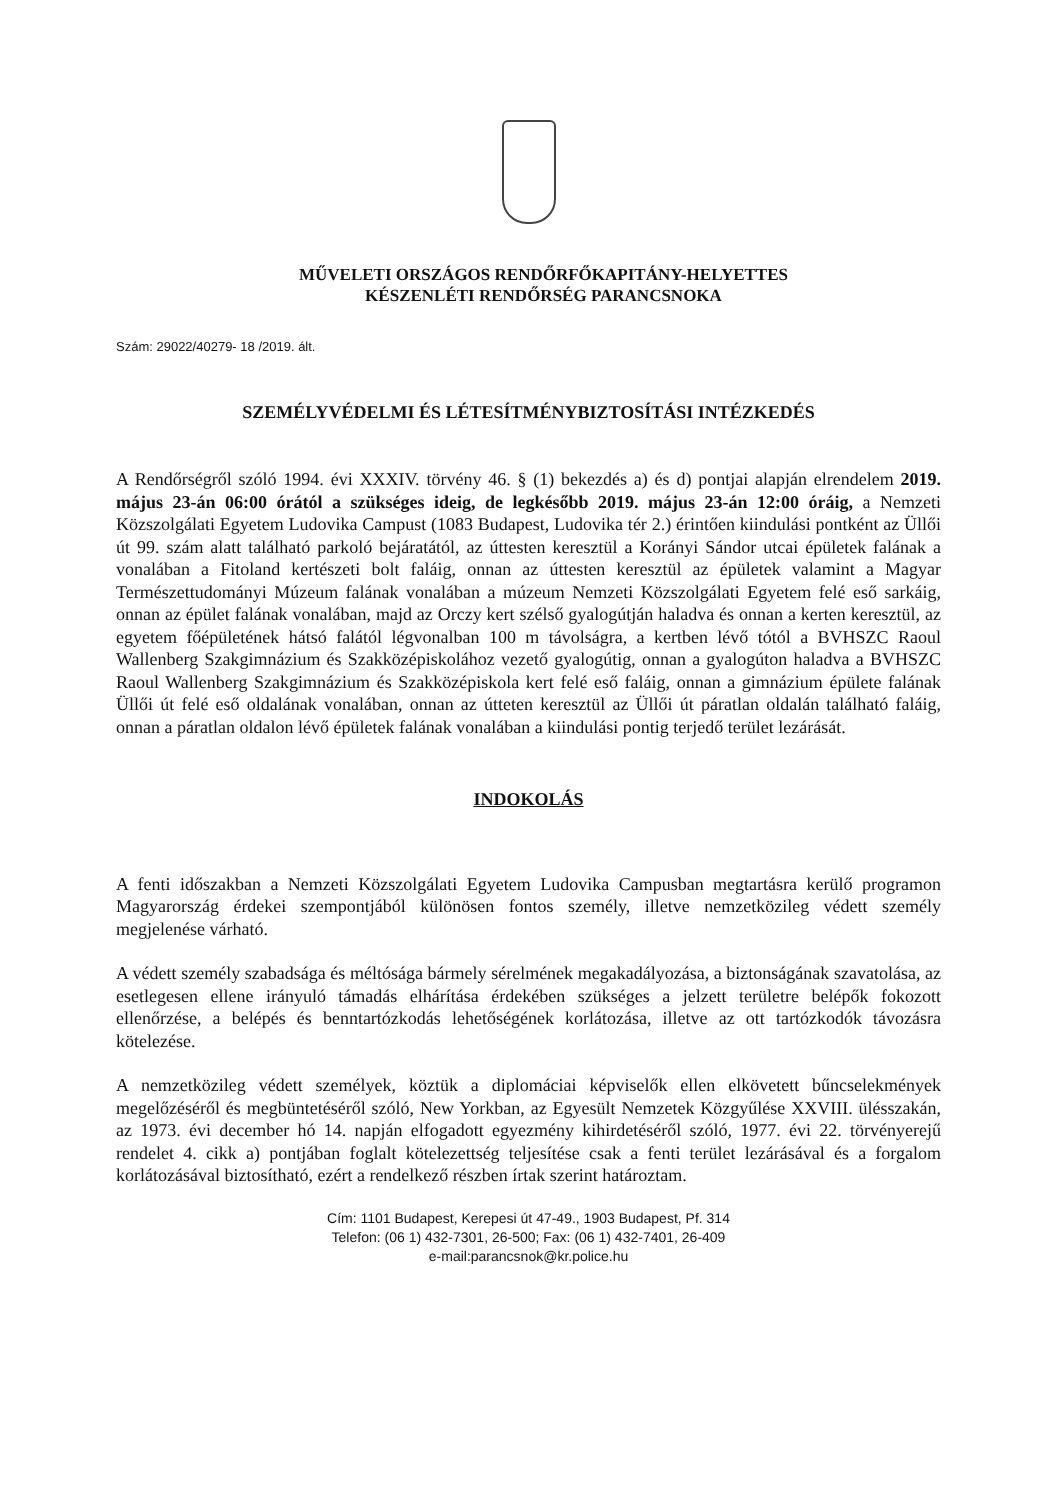MŰVELETI ORSZÁGOS RENDŐRFŐKAPITÁNY-HELYETTES
KÉSZENLÉTI RENDŐRSÉG PARANCSNOKA
Szám: 29022/40279- 18 /2019. ált.
SZEMÉLYVÉDELMI ÉS LÉTESÍTMÉNYBIZTOSÍTÁSI INTÉZKEDÉS
A Rendőrségről szóló 1994. évi XXXIV. törvény 46. § (1) bekezdés a) és d) pontjai alapján elrendelem 2019. május 23-án 06:00 órától a szükséges ideig, de legkésőbb 2019. május 23-án 12:00 óráig, a Nemzeti Közszolgálati Egyetem Ludovika Campust (1083 Budapest, Ludovika tér 2.) érintően kiindulási pontként az Üllői út 99. szám alatt található parkoló bejáratától, az úttesten keresztül a Korányi Sándor utcai épületek falának a vonalában a Fitoland kertészeti bolt faláig, onnan az úttesten keresztül az épületek valamint a Magyar Természettudományi Múzeum falának vonalában a múzeum Nemzeti Közszolgálati Egyetem felé eső sarkáig, onnan az épület falának vonalában, majd az Orczy kert szélső gyalogútján haladva és onnan a kerten keresztül, az egyetem főépületének hátsó falától légvonalban 100 m távolságra, a kertben lévő tótól a BVHSZC Raoul Wallenberg Szakgimnázium és Szakközépiskolához vezető gyalogútig, onnan a gyalogúton haladva a BVHSZC Raoul Wallenberg Szakgimnázium és Szakközépiskola kert felé eső faláig, onnan a gimnázium épülete falának Üllői út felé eső oldalának vonalában, onnan az útteten keresztül az Üllői út páratlan oldalán található faláig, onnan a páratlan oldalon lévő épületek falának vonalában a kiindulási pontig terjedő terület lezárását.
INDOKOLÁS
A fenti időszakban a Nemzeti Közszolgálati Egyetem Ludovika Campusban megtartásra kerülő programon Magyarország érdekei szempontjából különösen fontos személy, illetve nemzetközileg védett személy megjelenése várható.
A védett személy szabadsága és méltósága bármely sérelmének megakadályozása, a biztonságának szavatolása, az esetlegesen ellene irányuló támadás elhárítása érdekében szükséges a jelzett területre belépők fokozott ellenőrzése, a belépés és benntartózkodás lehetőségének korlátozása, illetve az ott tartózkodók távozásra kötelezése.
A nemzetközileg védett személyek, köztük a diplomáciai képviselők ellen elkövetett bűncselekmények megelőzéséről és megbüntetéséről szóló, New Yorkban, az Egyesült Nemzetek Közgyűlése XXVIII. ülésszakán, az 1973. évi december hó 14. napján elfogadott egyezmény kihirdetéséről szóló, 1977. évi 22. törvényerejű rendelet 4. cikk a) pontjában foglalt kötelezettség teljesítése csak a fenti terület lezárásával és a forgalom korlátozásával biztosítható, ezért a rendelkező részben írtak szerint határoztam.
Cím: 1101 Budapest, Kerepesi út 47-49., 1903 Budapest, Pf. 314
Telefon: (06 1) 432-7301, 26-500; Fax: (06 1) 432-7401, 26-409
e-mail:parancsnok@kr.police.hu